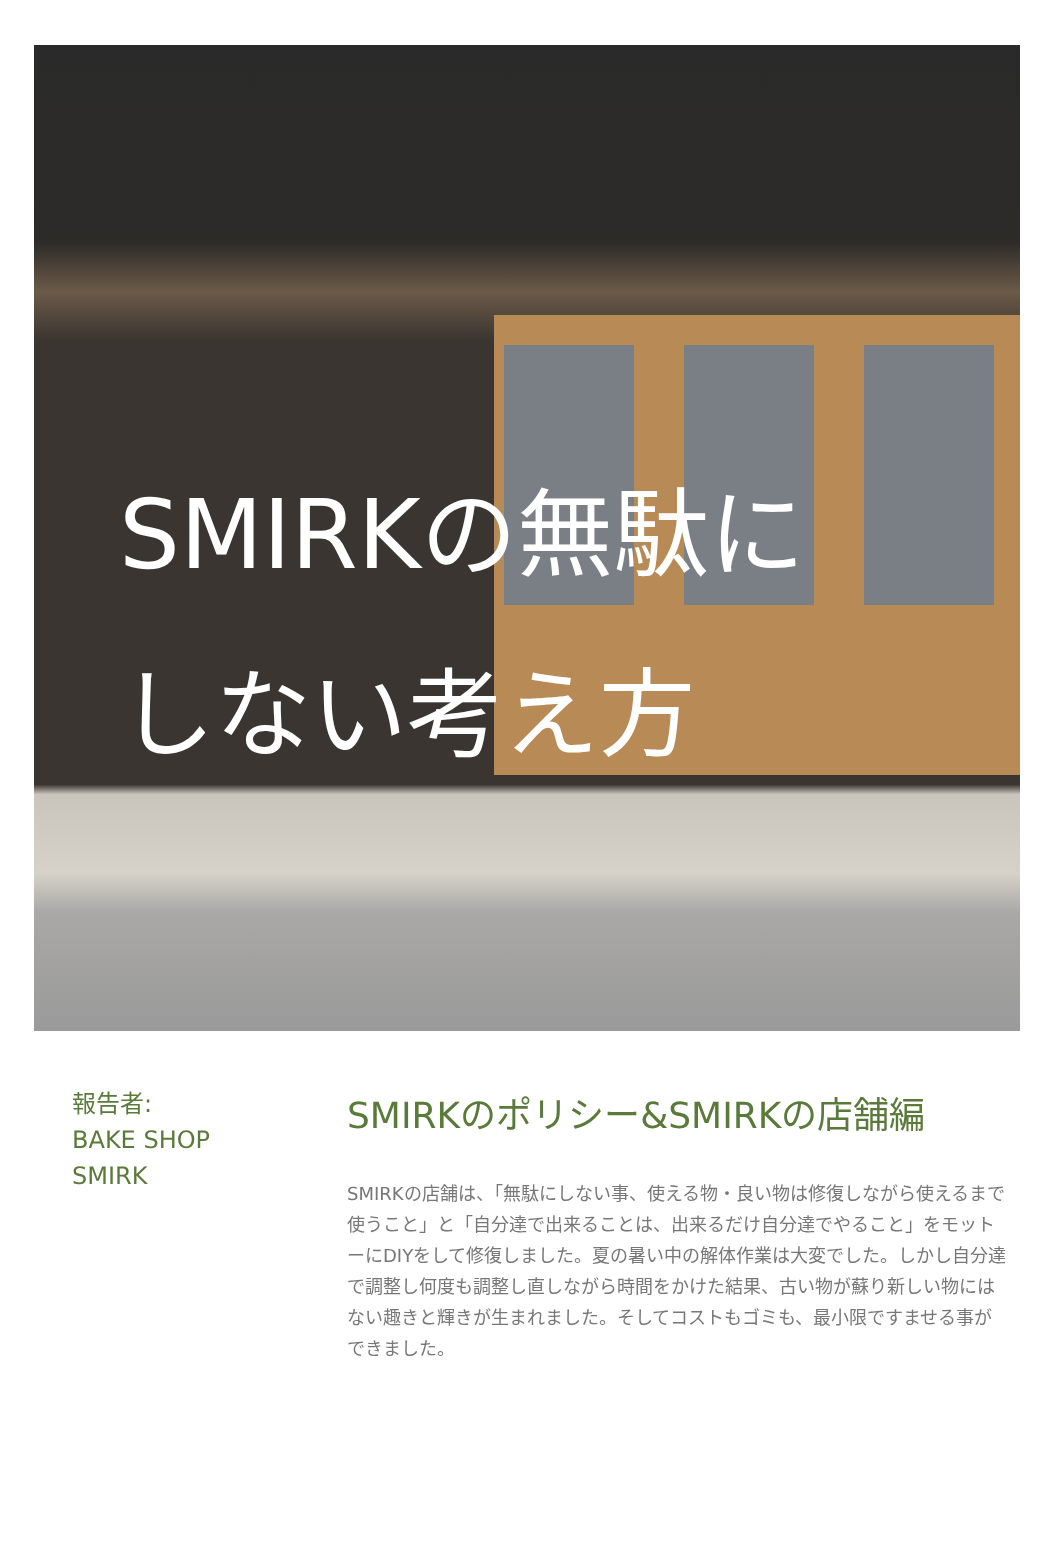SMIRKの無駄に
しない考え方
報告者:
BAKE SHOP
SMIRK
SMIRKのポリシー&SMIRKの店舗編
SMIRKの店舗は、「無駄にしない事、使える物・良い物は修復しながら使えるまで使うこと」と「自分達で出来ることは、出来るだけ自分達でやること」をモットーにDIYをして修復しました。夏の暑い中の解体作業は大変でした。しかし自分達で調整し何度も調整し直しながら時間をかけた結果、古い物が蘇り新しい物にはない趣きと輝きが生まれました。そしてコストもゴミも、最小限ですませる事ができました。